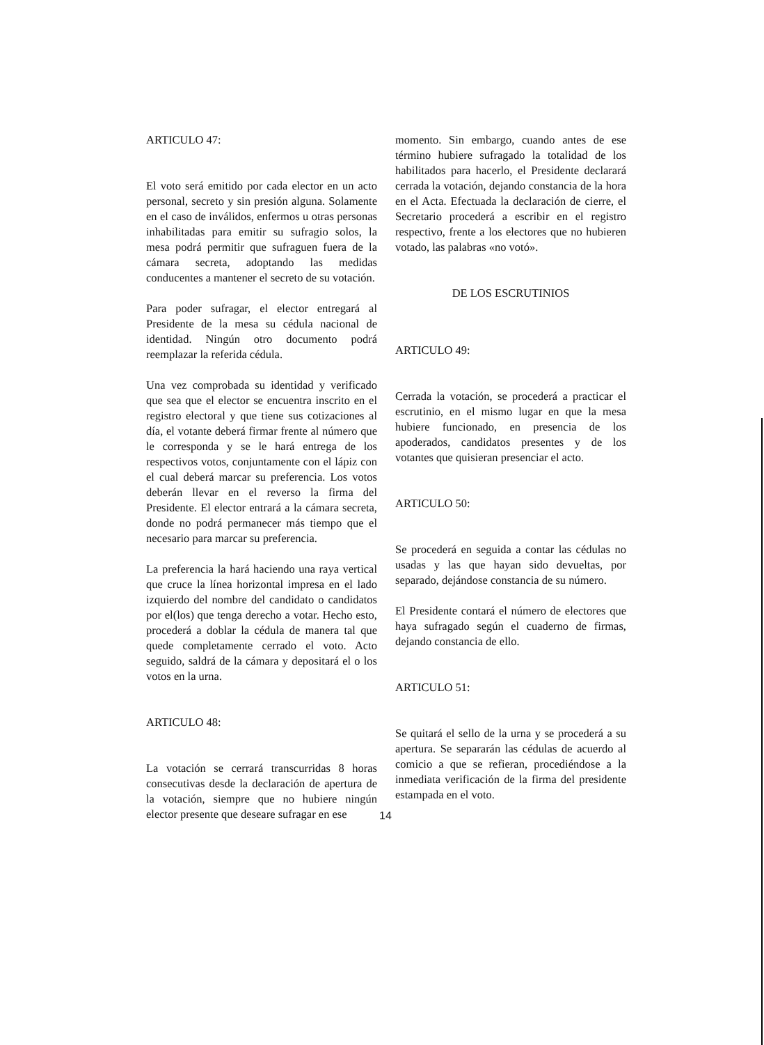ARTICULO 47:
El voto será emitido por cada elector en un acto personal, secreto y sin presión alguna. Solamente en el caso de inválidos, enfermos u otras personas inhabilitadas para emitir su sufragio solos, la mesa podrá permitir que sufraguen fuera de la cámara secreta, adoptando las medidas conducentes a mantener el secreto de su votación.
Para poder sufragar, el elector entregará al Presidente de la mesa su cédula nacional de identidad. Ningún otro documento podrá reemplazar la referida cédula.
Una vez comprobada su identidad y verificado que sea que el elector se encuentra inscrito en el registro electoral y que tiene sus cotizaciones al día, el votante deberá firmar frente al número que le corresponda y se le hará entrega de los respectivos votos, conjuntamente con el lápiz con el cual deberá marcar su preferencia. Los votos deberán llevar en el reverso la firma del Presidente. El elector entrará a la cámara secreta, donde no podrá permanecer más tiempo que el necesario para marcar su preferencia.
La preferencia la hará haciendo una raya vertical que cruce la línea horizontal impresa en el lado izquierdo del nombre del candidato o candidatos por el(los) que tenga derecho a votar. Hecho esto, procederá a doblar la cédula de manera tal que quede completamente cerrado el voto. Acto seguido, saldrá de la cámara y depositará el o los votos en la urna.
ARTICULO 48:
La votación se cerrará transcurridas 8 horas consecutivas desde la declaración de apertura de la votación, siempre que no hubiere ningún elector presente que deseare sufragar en ese
momento. Sin embargo, cuando antes de ese término hubiere sufragado la totalidad de los habilitados para hacerlo, el Presidente declarará cerrada la votación, dejando constancia de la hora en el Acta. Efectuada la declaración de cierre, el Secretario procederá a escribir en el registro respectivo, frente a los electores que no hubieren votado, las palabras «no votó».
DE LOS ESCRUTINIOS
ARTICULO 49:
Cerrada la votación, se procederá a practicar el escrutinio, en el mismo lugar en que la mesa hubiere funcionado, en presencia de los apoderados, candidatos presentes y de los votantes que quisieran presenciar el acto.
ARTICULO 50:
Se procederá en seguida a contar las cédulas no usadas y las que hayan sido devueltas, por separado, dejándose constancia de su número.
El Presidente contará el número de electores que haya sufragado según el cuaderno de firmas, dejando constancia de ello.
ARTICULO 51:
Se quitará el sello de la urna y se procederá a su apertura. Se separarán las cédulas de acuerdo al comicio a que se refieran, procediéndose a la inmediata verificación de la firma del presidente estampada en el voto.
14